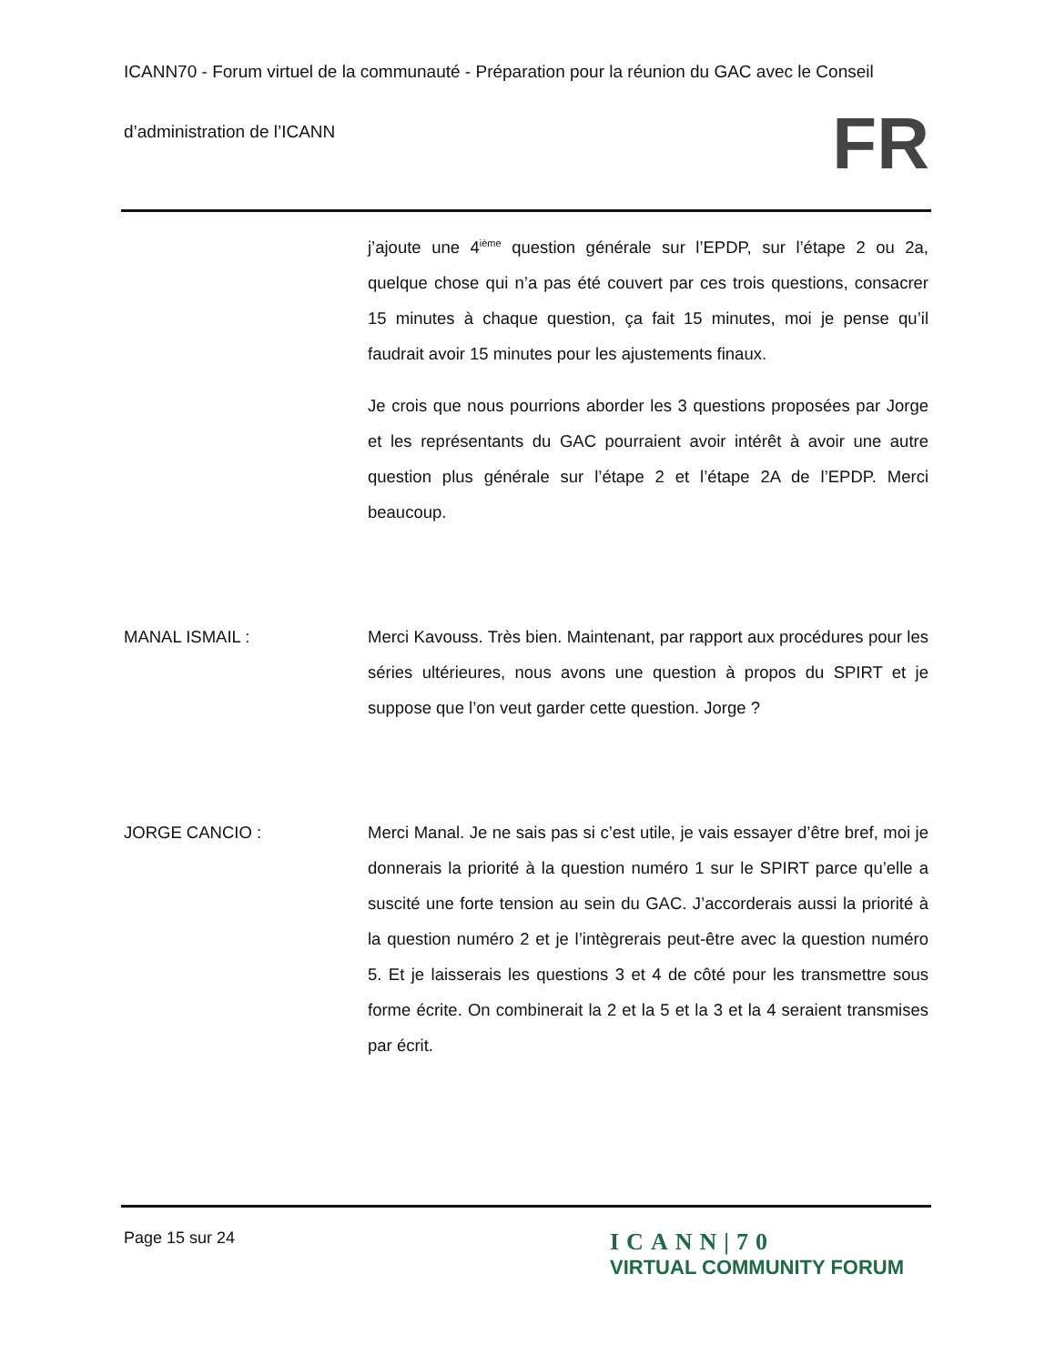ICANN70 - Forum virtuel de la communauté - Préparation pour la réunion du GAC avec le Conseil
d’administration de l’ICANN
FR
j’ajoute une 4<sup>ième</sup> question générale sur l’EPDP, sur l’étape 2 ou 2a, quelque chose qui n’a pas été couvert par ces trois questions, consacrer 15 minutes à chaque question, ça fait 15 minutes, moi je pense qu’il faudrait avoir 15 minutes pour les ajustements finaux.
Je crois que nous pourrions aborder les 3 questions proposées par Jorge et les représentants du GAC pourraient avoir intérêt à avoir une autre question plus générale sur l’étape 2 et l’étape 2A de l’EPDP. Merci beaucoup.
MANAL ISMAIL : Merci Kavouss. Très bien. Maintenant, par rapport aux procédures pour les séries ultérieures, nous avons une question à propos du SPIRT et je suppose que l’on veut garder cette question. Jorge ?
JORGE CANCIO : Merci Manal. Je ne sais pas si c’est utile, je vais essayer d’être bref, moi je donnerais la priorité à la question numéro 1 sur le SPIRT parce qu’elle a suscité une forte tension au sein du GAC. J’accorderais aussi la priorité à la question numéro 2 et je l’intègrerais peut-être avec la question numéro 5. Et je laisserais les questions 3 et 4 de côté pour les transmettre sous forme écrite. On combinerait la 2 et la 5 et la 3 et la 4 seraient transmises par écrit.
Page 15 sur 24
ICANN|70
VIRTUAL COMMUNITY FORUM